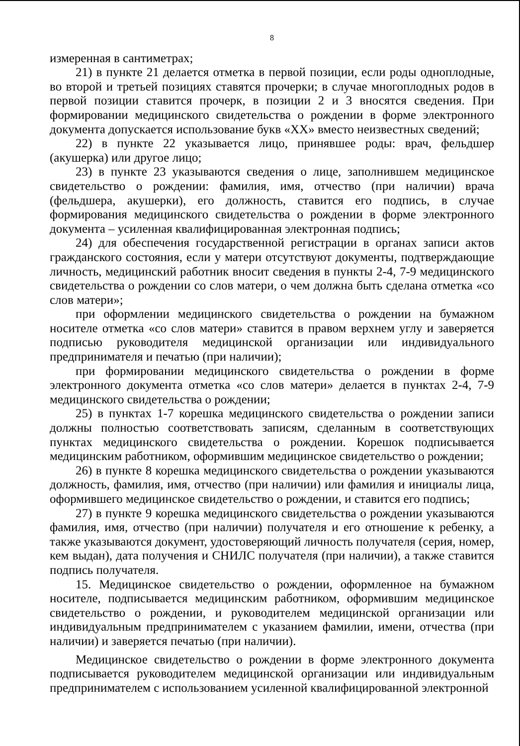8
измеренная в сантиметрах;
21) в пункте 21 делается отметка в первой позиции, если роды одноплодные, во второй и третьей позициях ставятся прочерки; в случае многоплодных родов в первой позиции ставится прочерк, в позиции 2 и 3 вносятся сведения. При формировании медицинского свидетельства о рождении в форме электронного документа допускается использование букв «XX» вместо неизвестных сведений;
22) в пункте 22 указывается лицо, принявшее роды: врач, фельдшер (акушерка) или другое лицо;
23) в пункте 23 указываются сведения о лице, заполнившем медицинское свидетельство о рождении: фамилия, имя, отчество (при наличии) врача (фельдшера, акушерки), его должность, ставится его подпись, в случае формирования медицинского свидетельства о рождении в форме электронного документа – усиленная квалифицированная электронная подпись;
24) для обеспечения государственной регистрации в органах записи актов гражданского состояния, если у матери отсутствуют документы, подтверждающие личность, медицинский работник вносит сведения в пункты 2-4, 7-9 медицинского свидетельства о рождении со слов матери, о чем должна быть сделана отметка «со слов матери»;
при оформлении медицинского свидетельства о рождении на бумажном носителе отметка «со слов матери» ставится в правом верхнем углу и заверяется подписью руководителя медицинской организации или индивидуального предпринимателя и печатью (при наличии);
при формировании медицинского свидетельства о рождении в форме электронного документа отметка «со слов матери» делается в пунктах 2-4, 7-9 медицинского свидетельства о рождении;
25) в пунктах 1-7 корешка медицинского свидетельства о рождении записи должны полностью соответствовать записям, сделанным в соответствующих пунктах медицинского свидетельства о рождении. Корешок подписывается медицинским работником, оформившим медицинское свидетельство о рождении;
26) в пункте 8 корешка медицинского свидетельства о рождении указываются должность, фамилия, имя, отчество (при наличии) или фамилия и инициалы лица, оформившего медицинское свидетельство о рождении, и ставится его подпись;
27) в пункте 9 корешка медицинского свидетельства о рождении указываются фамилия, имя, отчество (при наличии) получателя и его отношение к ребенку, а также указываются документ, удостоверяющий личность получателя (серия, номер, кем выдан), дата получения и СНИЛС получателя (при наличии), а также ставится подпись получателя.
15. Медицинское свидетельство о рождении, оформленное на бумажном носителе, подписывается медицинским работником, оформившим медицинское свидетельство о рождении, и руководителем медицинской организации или индивидуальным предпринимателем с указанием фамилии, имени, отчества (при наличии) и заверяется печатью (при наличии).
Медицинское свидетельство о рождении в форме электронного документа подписывается руководителем медицинской организации или индивидуальным предпринимателем с использованием усиленной квалифицированной электронной